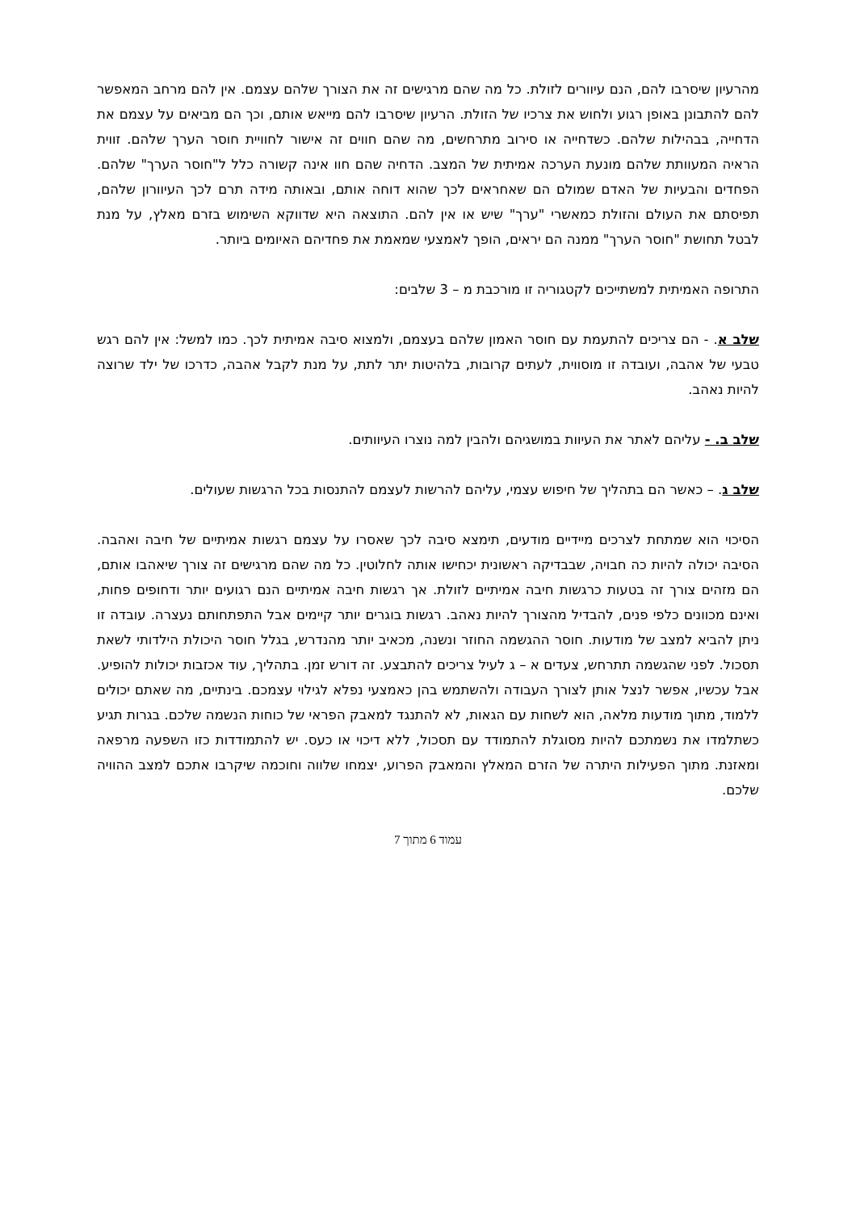מהרעיון שיסרבו להם, הנם עיוורים לזולת. כל מה שהם מרגישים זה את הצורך שלהם עצמם. אין להם מרחב המאפשר להם להתבונן באופן רגוע ולחוש את צרכיו של הזולת. הרעיון שיסרבו להם מייאש אותם, וכך הם מביאים על עצמם את הדחייה, בבהילות שלהם. כשדחייה או סירוב מתרחשים, מה שהם חווים זה אישור לחוויית חוסר הערך שלהם. זווית הראיה המעוותת שלהם מונעת הערכה אמיתית של המצב. הדחיה שהם חוו אינה קשורה כלל ל"חוסר הערך" שלהם. הפחדים והבעיות של האדם שמולם הם שאחראים לכך שהוא דוחה אותם, ובאותה מידה תרם לכך העיוורון שלהם, תפיסתם את העולם והזולת כמאשרי "ערך" שיש או אין להם. התוצאה היא שדווקא השימוש בזרם מאלץ, על מנת לבטל תחושת "חוסר הערך" ממנה הם יראים, הופך לאמצעי שמאמת את פחדיהם האיומים ביותר.
התרופה האמיתית למשתייכים לקטגוריה זו מורכבת מ – 3 שלבים:
שלב א. - הם צריכים להתעמת עם חוסר האמון שלהם בעצמם, ולמצוא סיבה אמיתית לכך. כמו למשל: אין להם רגש טבעי של אהבה, ועובדה זו מוסווית, לעתים קרובות, בלהיטות יתר לתת, על מנת לקבל אהבה, כדרכו של ילד שרוצה להיות נאהב.
שלב ב. - עליהם לאתר את העיוות במושגיהם ולהבין למה נוצרו העיוותים.
שלב ג. – כאשר הם בתהליך של חיפוש עצמי, עליהם להרשות לעצמם להתנסות בכל הרגשות שעולים.
הסיכוי הוא שמתחת לצרכים מיידיים מודעים, תימצא סיבה לכך שאסרו על עצמם רגשות אמיתיים של חיבה ואהבה. הסיבה יכולה להיות כה חבויה, שבבדיקה ראשונית יכחישו אותה לחלוטין. כל מה שהם מרגישים זה צורך שיאהבו אותם, הם מזהים צורך זה בטעות כרגשות חיבה אמיתיים לזולת. אך רגשות חיבה אמיתיים הנם רגועים יותר ודחופים פחות, ואינם מכוונים כלפי פנים, להבדיל מהצורך להיות נאהב. רגשות בוגרים יותר קיימים אבל התפתחותם נעצרה. עובדה זו ניתן להביא למצב של מודעות. חוסר ההגשמה החוזר ונשנה, מכאיב יותר מהנדרש, בגלל חוסר היכולת הילדותי לשאת תסכול. לפני שהגשמה תתרחש, צעדים א – ג לעיל צריכים להתבצע. זה דורש זמן. בתהליך, עוד אכזבות יכולות להופיע. אבל עכשיו, אפשר לנצל אותן לצורך העבודה ולהשתמש בהן כאמצעי נפלא לגילוי עצמכם. בינתיים, מה שאתם יכולים ללמוד, מתוך מודעות מלאה, הוא לשחות עם הגאות, לא להתנגד למאבק הפראי של כוחות הנשמה שלכם. בגרות תגיע כשתלמדו את נשמתכם להיות מסוגלת להתמודד עם תסכול, ללא דיכוי או כעס. יש להתמודדות כזו השפעה מרפאה ומאזנת. מתוך הפעילות היתרה של הזרם המאלץ והמאבק הפרוע, יצמחו שלווה וחוכמה שיקרבו אתכם למצב ההוויה שלכם.
עמוד 6 מתוך 7